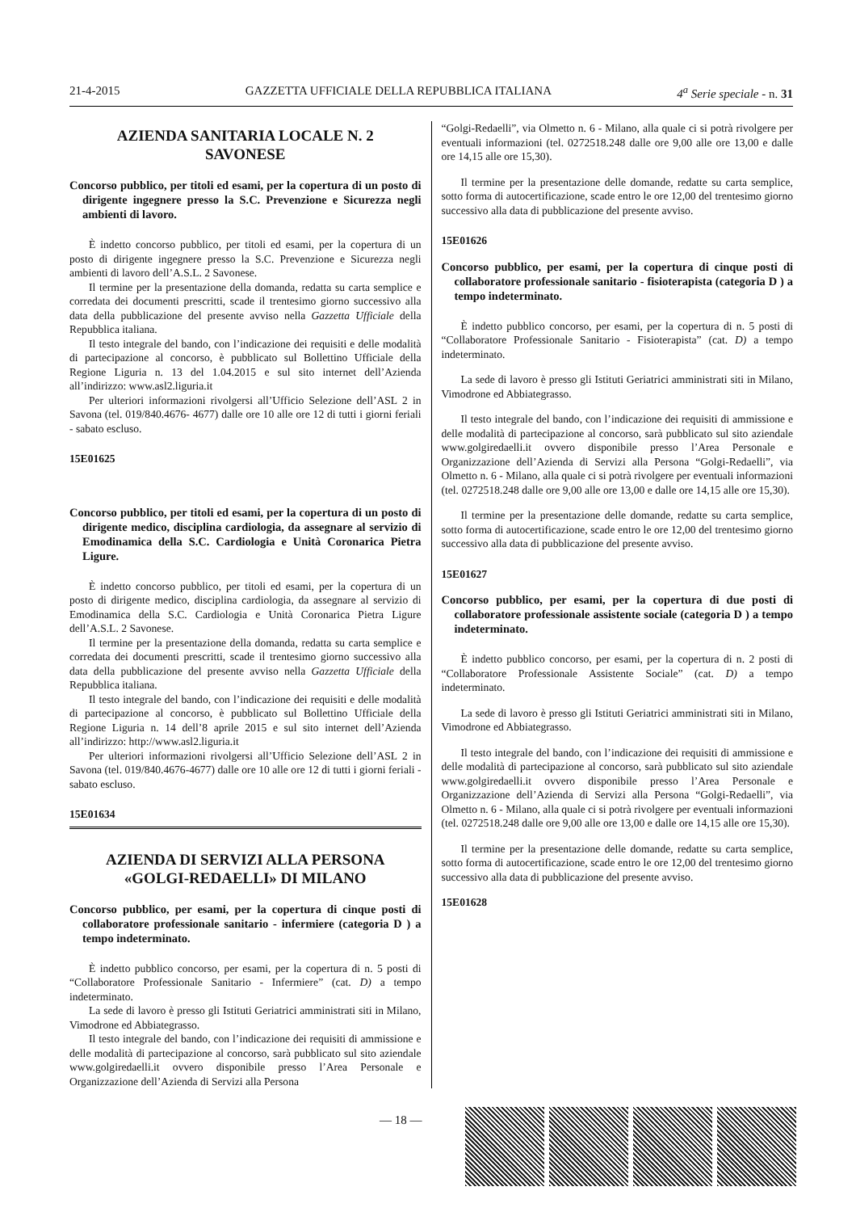21-4-2015 GAZZETTA UFFICIALE DELLA REPUBBLICA ITALIANA 4<sup>a</sup> Serie speciale - n. 31
AZIENDA SANITARIA LOCALE N. 2
SAVONESE
Concorso pubblico, per titoli ed esami, per la copertura di un posto di dirigente ingegnere presso la S.C. Prevenzione e Sicurezza negli ambienti di lavoro.
È indetto concorso pubblico, per titoli ed esami, per la copertura di un posto di dirigente ingegnere presso la S.C. Prevenzione e Sicurezza negli ambienti di lavoro dell’A.S.L. 2 Savonese.
Il termine per la presentazione della domanda, redatta su carta semplice e corredata dei documenti prescritti, scade il trentesimo giorno successivo alla data della pubblicazione del presente avviso nella Gazzetta Ufficiale della Repubblica italiana.
Il testo integrale del bando, con l’indicazione dei requisiti e delle modalità di partecipazione al concorso, è pubblicato sul Bollettino Ufficiale della Regione Liguria n. 13 del 1.04.2015 e sul sito internet dell’Azienda all’indirizzo: www.asl2.liguria.it
Per ulteriori informazioni rivolgersi all’Ufficio Selezione dell’ASL 2 in Savona (tel. 019/840.4676- 4677) dalle ore 10 alle ore 12 di tutti i giorni feriali - sabato escluso.
15E01625
Concorso pubblico, per titoli ed esami, per la copertura di un posto di dirigente medico, disciplina cardiologia, da assegnare al servizio di Emodinamica della S.C. Cardiologia e Unità Coronarica Pietra Ligure.
È indetto concorso pubblico, per titoli ed esami, per la copertura di un posto di dirigente medico, disciplina cardiologia, da assegnare al servizio di Emodinamica della S.C. Cardiologia e Unità Coronarica Pietra Ligure dell’A.S.L. 2 Savonese.
Il termine per la presentazione della domanda, redatta su carta semplice e corredata dei documenti prescritti, scade il trentesimo giorno successivo alla data della pubblicazione del presente avviso nella Gazzetta Ufficiale della Repubblica italiana.
Il testo integrale del bando, con l’indicazione dei requisiti e delle modalità di partecipazione al concorso, è pubblicato sul Bollettino Ufficiale della Regione Liguria n. 14 dell’8 aprile 2015 e sul sito internet dell’Azienda all’indirizzo: http://www.asl2.liguria.it
Per ulteriori informazioni rivolgersi all’Ufficio Selezione dell’ASL 2 in Savona (tel. 019/840.4676-4677) dalle ore 10 alle ore 12 di tutti i giorni feriali - sabato escluso.
15E01634
AZIENDA DI SERVIZI ALLA PERSONA
«GOLGI-REDAELLI» DI MILANO
Concorso pubblico, per esami, per la copertura di cinque posti di collaboratore professionale sanitario - infermiere (categoria D ) a tempo indeterminato.
È indetto pubblico concorso, per esami, per la copertura di n. 5 posti di “Collaboratore Professionale Sanitario - Infermiere” (cat. D) a tempo indeterminato.
La sede di lavoro è presso gli Istituti Geriatrici amministrati siti in Milano, Vimodrone ed Abbiategrasso.
Il testo integrale del bando, con l’indicazione dei requisiti di ammissione e delle modalità di partecipazione al concorso, sarà pubblicato sul sito aziendale www.golgiredaelli.it ovvero disponibile presso l’Area Personale e Organizzazione dell’Azienda di Servizi alla Persona
“Golgi-Redaelli”, via Olmetto n. 6 - Milano, alla quale ci si potrà rivolgere per eventuali informazioni (tel. 0272518.248 dalle ore 9,00 alle ore 13,00 e dalle ore 14,15 alle ore 15,30).
Il termine per la presentazione delle domande, redatte su carta semplice, sotto forma di autocertificazione, scade entro le ore 12,00 del trentesimo giorno successivo alla data di pubblicazione del presente avviso.
15E01626
Concorso pubblico, per esami, per la copertura di cinque posti di collaboratore professionale sanitario - fisioterapista (categoria D ) a tempo indeterminato.
È indetto pubblico concorso, per esami, per la copertura di n. 5 posti di “Collaboratore Professionale Sanitario - Fisioterapista” (cat. D) a tempo indeterminato.
La sede di lavoro è presso gli Istituti Geriatrici amministrati siti in Milano, Vimodrone ed Abbiategrasso.
Il testo integrale del bando, con l’indicazione dei requisiti di ammissione e delle modalità di partecipazione al concorso, sarà pubblicato sul sito aziendale www.golgiredaelli.it ovvero disponibile presso l’Area Personale e Organizzazione dell’Azienda di Servizi alla Persona “Golgi-Redaelli”, via Olmetto n. 6 - Milano, alla quale ci si potrà rivolgere per eventuali informazioni (tel. 0272518.248 dalle ore 9,00 alle ore 13,00 e dalle ore 14,15 alle ore 15,30).
Il termine per la presentazione delle domande, redatte su carta semplice, sotto forma di autocertificazione, scade entro le ore 12,00 del trentesimo giorno successivo alla data di pubblicazione del presente avviso.
15E01627
Concorso pubblico, per esami, per la copertura di due posti di collaboratore professionale assistente sociale (categoria D ) a tempo indeterminato.
È indetto pubblico concorso, per esami, per la copertura di n. 2 posti di “Collaboratore Professionale Assistente Sociale” (cat. D) a tempo indeterminato.
La sede di lavoro è presso gli Istituti Geriatrici amministrati siti in Milano, Vimodrone ed Abbiategrasso.
Il testo integrale del bando, con l’indicazione dei requisiti di ammissione e delle modalità di partecipazione al concorso, sarà pubblicato sul sito aziendale www.golgiredaelli.it ovvero disponibile presso l’Area Personale e Organizzazione dell’Azienda di Servizi alla Persona “Golgi-Redaelli”, via Olmetto n. 6 - Milano, alla quale ci si potrà rivolgere per eventuali informazioni (tel. 0272518.248 dalle ore 9,00 alle ore 13,00 e dalle ore 14,15 alle ore 15,30).
Il termine per la presentazione delle domande, redatte su carta semplice, sotto forma di autocertificazione, scade entro le ore 12,00 del trentesimo giorno successivo alla data di pubblicazione del presente avviso.
15E01628
— 18 —